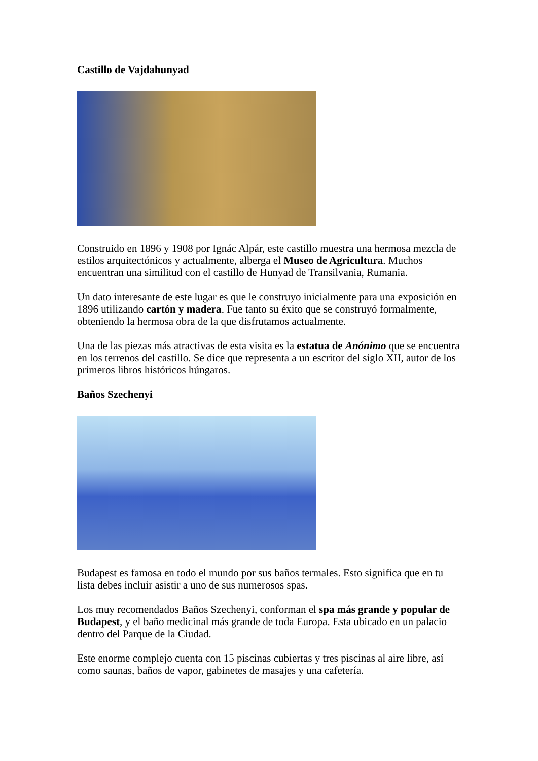Castillo de Vajdahunyad
Construido en 1896 y 1908 por Ignác Alpár, este castillo muestra una hermosa mezcla de estilos arquitectónicos y actualmente, alberga el Museo de Agricultura. Muchos encuentran una similitud con el castillo de Hunyad de Transilvania, Rumania.
Un dato interesante de este lugar es que le construyo inicialmente para una exposición en 1896 utilizando cartón y madera. Fue tanto su éxito que se construyó formalmente, obteniendo la hermosa obra de la que disfrutamos actualmente.
Una de las piezas más atractivas de esta visita es la estatua de Anónimo que se encuentra en los terrenos del castillo. Se dice que representa a un escritor del siglo XII, autor de los primeros libros históricos húngaros.
Baños Szechenyi
Budapest es famosa en todo el mundo por sus baños termales. Esto significa que en tu lista debes incluir asistir a uno de sus numerosos spas.
Los muy recomendados Baños Szechenyi, conforman el spa más grande y popular de Budapest, y el baño medicinal más grande de toda Europa. Esta ubicado en un palacio dentro del Parque de la Ciudad.
Este enorme complejo cuenta con 15 piscinas cubiertas y tres piscinas al aire libre, así como saunas, baños de vapor, gabinetes de masajes y una cafetería.